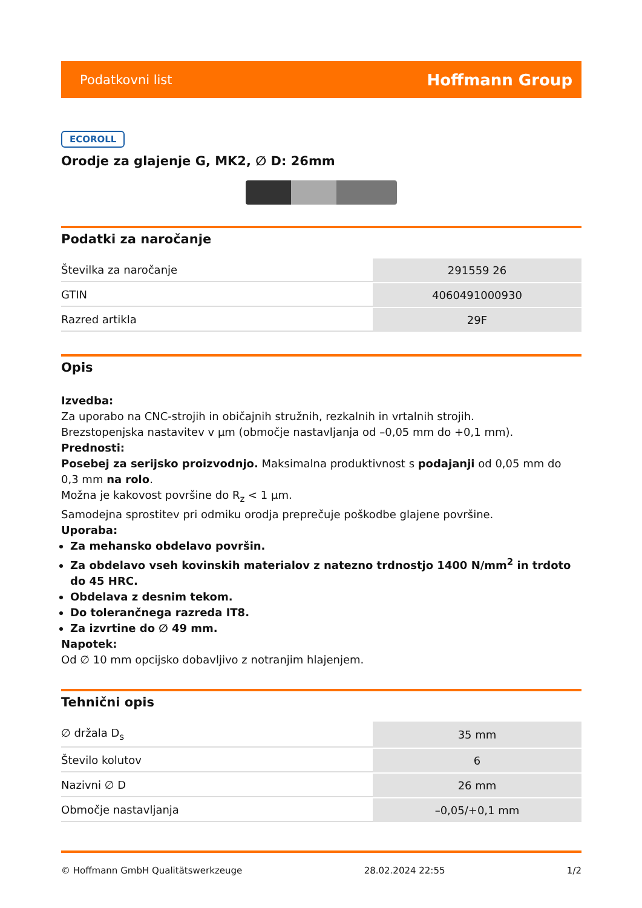Podatkovni list Hoffmann Group
ECOROLL
Orodje za glajenje G, MK2, ∅ D: 26mm
Podatki za naročanje
| Številka za naročanje | 291559 26 |
| GTIN | 4060491000930 |
| Razred artikla | 29F |
Opis
Izvedba:
Za uporabo na CNC-strojih in običajnih stružnih, rezkalnih in vrtalnih strojih.
Brezstopenjska nastavitev v µm (območje nastavljanja od –0,05 mm do +0,1 mm).
Prednosti:
Posebej za serijsko proizvodnjo. Maksimalna produktivnost s podajanji od 0,05 mm do 0,3 mm na rolo.
Možna je kakovost površine do R<sub>z</sub> < 1 µm.
Samodejna sprostitev pri odmiku orodja preprečuje poškodbe glajene površine.
Uporaba:
Za mehansko obdelavo površin.
Za obdelavo vseh kovinskih materialov z natezno trdnostjo 1400 N/mm<sup>2</sup> in trdoto do 45 HRC.
Obdelava z desnim tekom.
Do tolerančnega razreda IT8.
Za izvrtine do ∅ 49 mm.
Napotek:
Od ∅ 10 mm opcijsko dobavljivo z notranjim hlajenjem.
Tehnični opis
| ∅ držala D<sub>s</sub> | 35 mm |
| Število kolutov | 6 |
| Nazivni ∅ D | 26 mm |
| Območje nastavljanja | –0,05/+0,1 mm |
© Hoffmann GmbH Qualitätswerkzeuge 28.02.2024 22:55 1/2